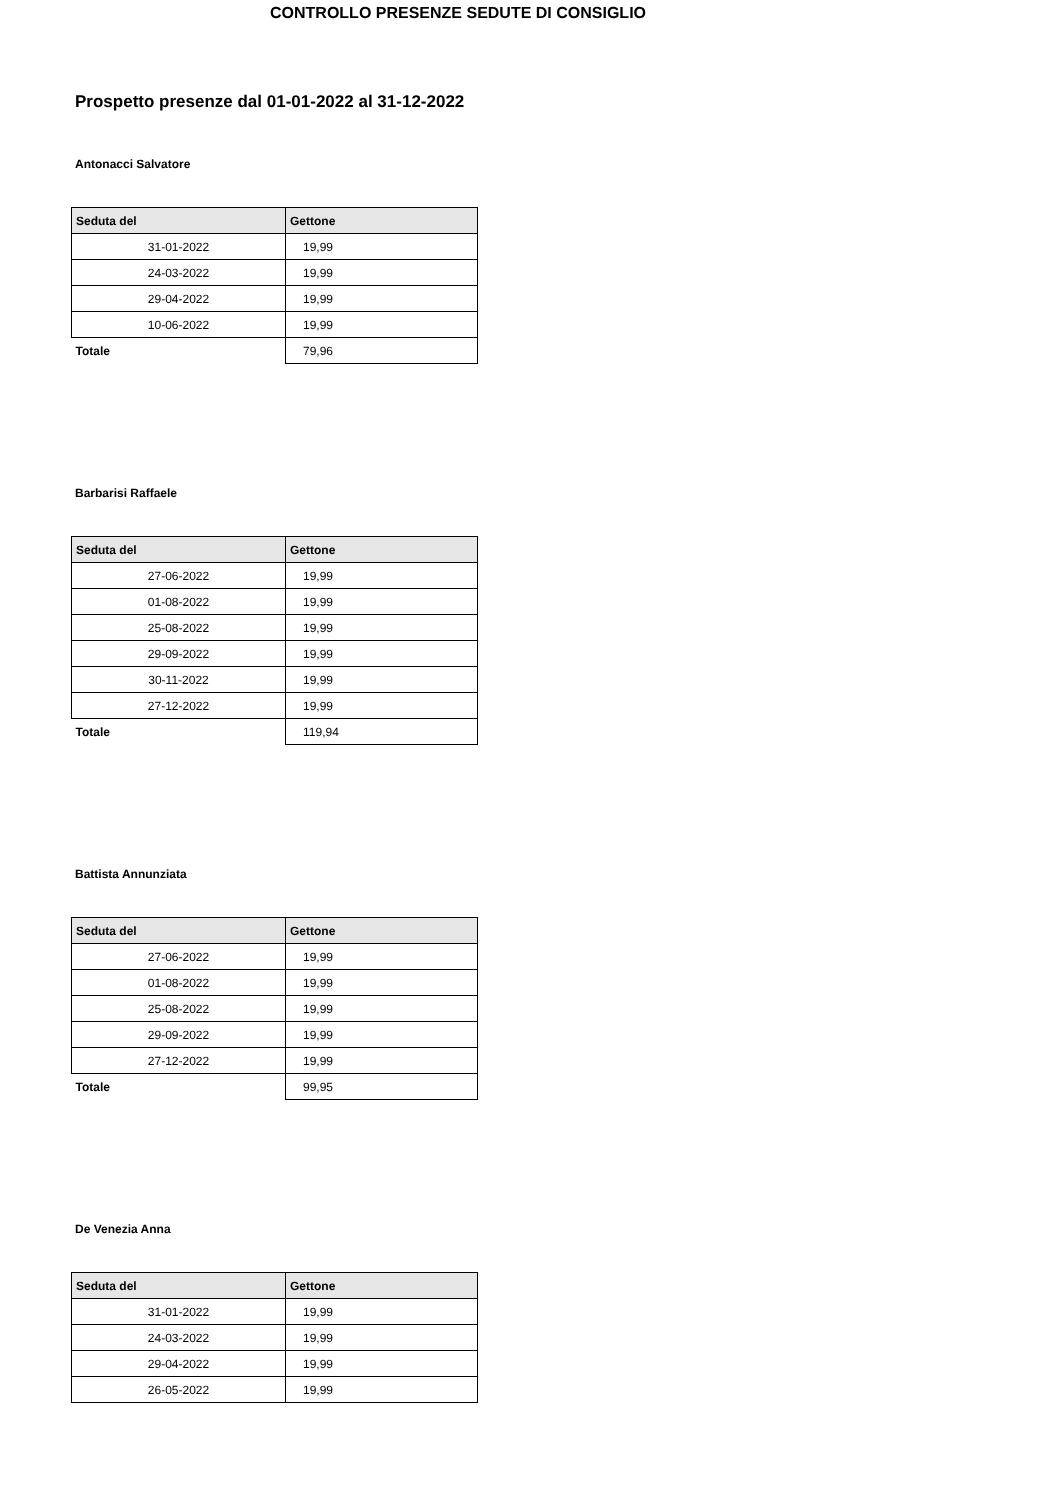CONTROLLO PRESENZE SEDUTE DI CONSIGLIO
Prospetto presenze dal 01-01-2022 al 31-12-2022
Antonacci Salvatore
| Seduta del | Gettone |
| --- | --- |
| 31-01-2022 | 19,99 |
| 24-03-2022 | 19,99 |
| 29-04-2022 | 19,99 |
| 10-06-2022 | 19,99 |
| Totale | 79,96 |
Barbarisi Raffaele
| Seduta del | Gettone |
| --- | --- |
| 27-06-2022 | 19,99 |
| 01-08-2022 | 19,99 |
| 25-08-2022 | 19,99 |
| 29-09-2022 | 19,99 |
| 30-11-2022 | 19,99 |
| 27-12-2022 | 19,99 |
| Totale | 119,94 |
Battista Annunziata
| Seduta del | Gettone |
| --- | --- |
| 27-06-2022 | 19,99 |
| 01-08-2022 | 19,99 |
| 25-08-2022 | 19,99 |
| 29-09-2022 | 19,99 |
| 27-12-2022 | 19,99 |
| Totale | 99,95 |
De Venezia Anna
| Seduta del | Gettone |
| --- | --- |
| 31-01-2022 | 19,99 |
| 24-03-2022 | 19,99 |
| 29-04-2022 | 19,99 |
| 26-05-2022 | 19,99 |